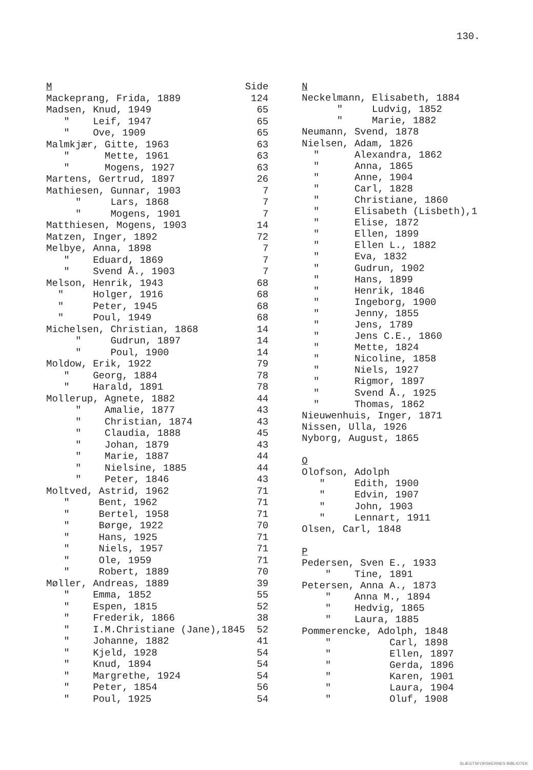130.
| M | Side |
| Mackeprang, Frida, 1889 | 124 |
| Madsen, Knud, 1949 | 65 |
| " Leif, 1947 | 65 |
| " Ove, 1909 | 65 |
| Malmkjær, Gitte, 1963 | 63 |
| " Mette, 1961 | 63 |
| " Mogens, 1927 | 63 |
| Martens, Gertrud, 1897 | 26 |
| Mathiesen, Gunnar, 1903 | 7 |
| " Lars, 1868 | 7 |
| " Mogens, 1901 | 7 |
| Matthiesen, Mogens, 1903 | 14 |
| Matzen, Inger, 1892 | 72 |
| Melbye, Anna, 1898 | 7 |
| " Eduard, 1869 | 7 |
| " Svend Å., 1903 | 7 |
| Melson, Henrik, 1943 | 68 |
| " Holger, 1916 | 68 |
| " Peter, 1945 | 68 |
| " Poul, 1949 | 68 |
| Michelsen, Christian, 1868 | 14 |
| " Gudrun, 1897 | 14 |
| " Poul, 1900 | 14 |
| Moldow, Erik, 1922 | 79 |
| " Georg, 1884 | 78 |
| " Harald, 1891 | 78 |
| Mollerup, Agnete, 1882 | 44 |
| " Amalie, 1877 | 43 |
| " Christian, 1874 | 43 |
| " Claudia, 1888 | 45 |
| " Johan, 1879 | 43 |
| " Marie, 1887 | 44 |
| " Nielsine, 1885 | 44 |
| " Peter, 1846 | 43 |
| Moltved, Astrid, 1962 | 71 |
| " Bent, 1962 | 71 |
| " Bertel, 1958 | 71 |
| " Børge, 1922 | 70 |
| " Hans, 1925 | 71 |
| " Niels, 1957 | 71 |
| " Ole, 1959 | 71 |
| " Robert, 1889 | 70 |
| Møller, Andreas, 1889 | 39 |
| " Emma, 1852 | 55 |
| " Espen, 1815 | 52 |
| " Frederik, 1866 | 38 |
| " I.M.Christiane (Jane),1845 | 52 |
| " Johanne, 1882 | 41 |
| " Kjeld, 1928 | 54 |
| " Knud, 1894 | 54 |
| " Margrethe, 1924 | 54 |
| " Peter, 1854 | 56 |
| " Poul, 1925 | 54 |
| N |
| Neckelmann, Elisabeth, 1884 |
| " Ludvig, 1852 |
| " Marie, 1882 |
| Neumann, Svend, 1878 |
| Nielsen, Adam, 1826 |
| " Alexandra, 1862 |
| " Anna, 1865 |
| " Anne, 1904 |
| " Carl, 1828 |
| " Christiane, 1860 |
| " Elisabeth (Lisbeth),1 |
| " Elise, 1872 |
| " Ellen, 1899 |
| " Ellen L., 1882 |
| " Eva, 1832 |
| " Gudrun, 1902 |
| " Hans, 1899 |
| " Henrik, 1846 |
| " Ingeborg, 1900 |
| " Jenny, 1855 |
| " Jens, 1789 |
| " Jens C.E., 1860 |
| " Mette, 1824 |
| " Nicoline, 1858 |
| " Niels, 1927 |
| " Rigmor, 1897 |
| " Svend Å., 1925 |
| " Thomas, 1862 |
| Nieuwenhuis, Inger, 1871 |
| Nissen, Ulla, 1926 |
| Nyborg, August, 1865 |
| O |
| Olofson, Adolph |
| " Edith, 1900 |
| " Edvin, 1907 |
| " John, 1903 |
| " Lennart, 1911 |
| Olsen, Carl, 1848 |
| P |
| Pedersen, Sven E., 1933 |
| " Tine, 1891 |
| Petersen, Anna A., 1873 |
| " Anna M., 1894 |
| " Hedvig, 1865 |
| " Laura, 1885 |
| Pommerencke, Adolph, 1848 |
| " Carl, 1898 |
| " Ellen, 1897 |
| " Gerda, 1896 |
| " Karen, 1901 |
| " Laura, 1904 |
| " Oluf, 1908 |
SLÆGTSFORSKERNES BIBLIOTEK